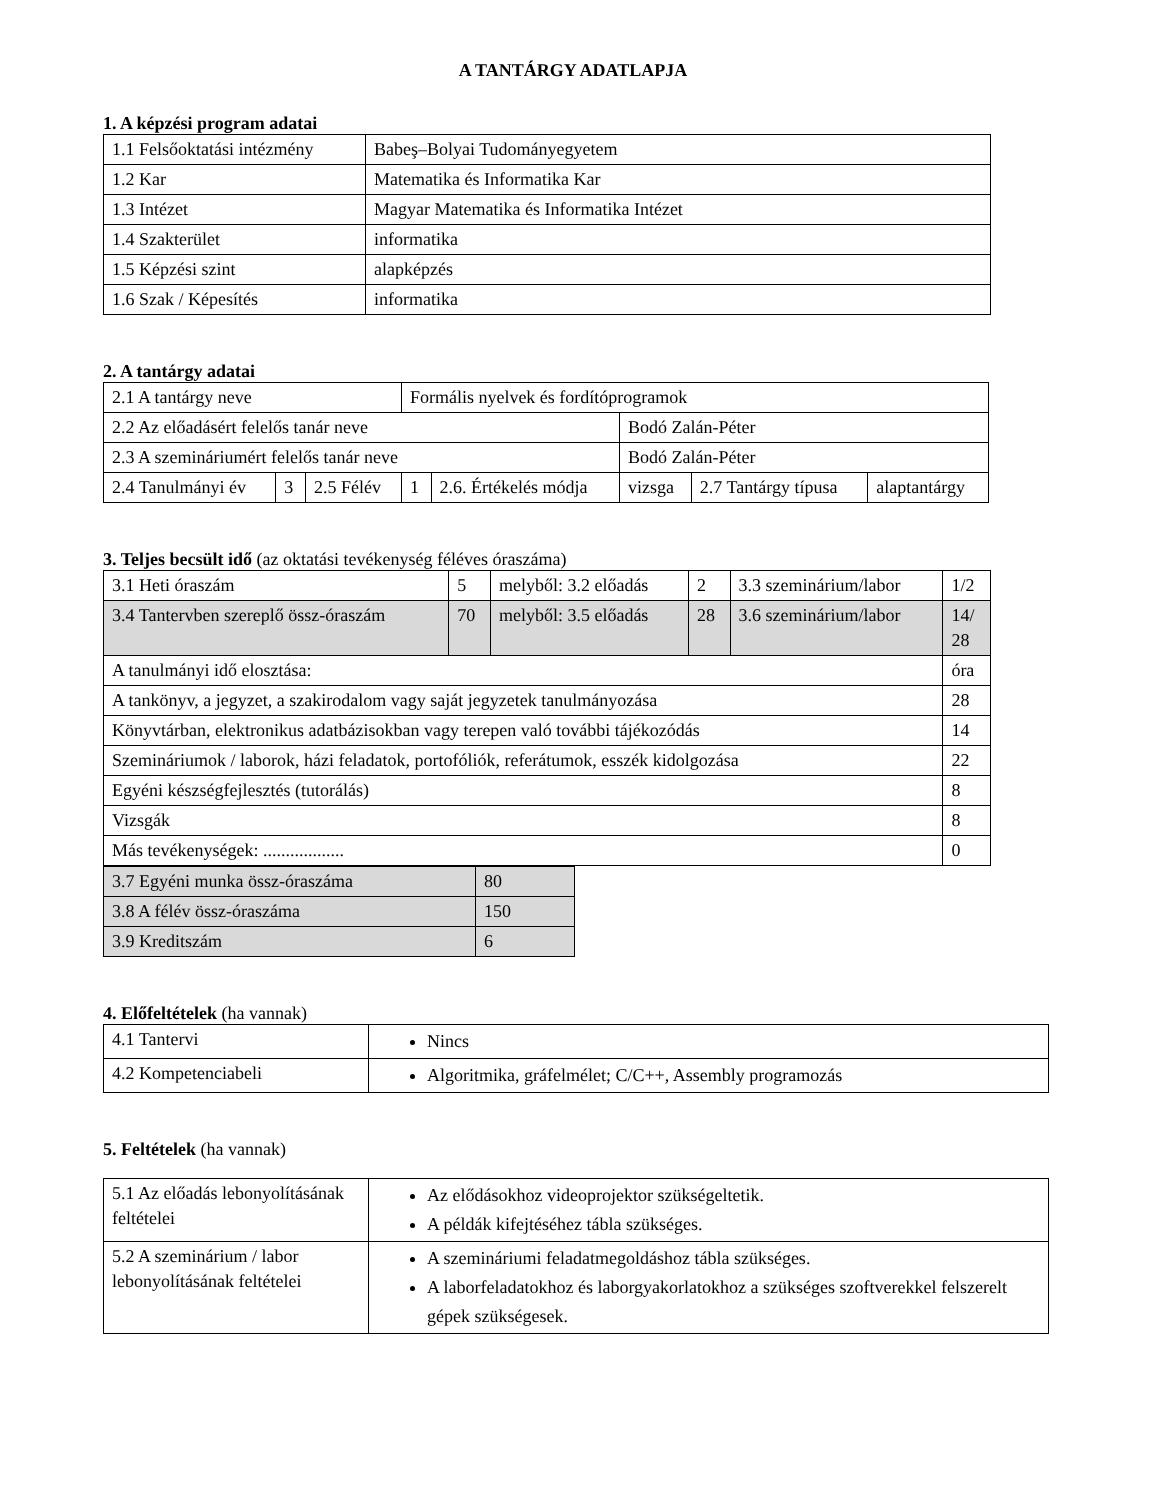A TANTÁRGY ADATLAPJA
1. A képzési program adatai
| 1.1 Felsőoktatási intézmény | Babeş–Bolyai Tudományegyetem |
| 1.2 Kar | Matematika és Informatika Kar |
| 1.3 Intézet | Magyar Matematika és Informatika Intézet |
| 1.4 Szakterület | informatika |
| 1.5 Képzési szint | alapképzés |
| 1.6 Szak / Képesítés | informatika |
2. A tantárgy adatai
| 2.1 A tantárgy neve | | | Formális nyelvek és fordítóprogramok | | | | |
| 2.2 Az előadásért felelős tanár neve | | | | | Bodó Zalán-Péter | | |
| 2.3 A szemináriumért felelős tanár neve | | | | | Bodó Zalán-Péter | | |
| 2.4 Tanulmányi év | 3 | 2.5 Félév | 1 | 2.6. Értékelés módja | vizsga | 2.7 Tantárgy típusa | alaptantárgy |
3. Teljes becsült idő (az oktatási tevékenység féléves óraszáma)
| 3.1 Heti óraszám | 5 | melyből: 3.2 előadás | 2 | 3.3 szeminárium/labor | 1/2 |
| 3.4 Tantervben szereplő össz-óraszám | 70 | melyből: 3.5 előadás | 28 | 3.6 szeminárium/labor | 14/ 28 |
| A tanulmányi idő elosztása: | | | | | óra |
| A tankönyv, a jegyzet, a szakirodalom vagy saját jegyzetek tanulmányozása | | | | | 28 |
| Könyvtárban, elektronikus adatbázisokban vagy terepen való további tájékozódás | | | | | 14 |
| Szemináriumok / laborok, házi feladatok, portofóliók, referátumok, esszék kidolgozása | | | | | 22 |
| Egyéni készségfejlesztés (tutorálás) | | | | | 8 |
| Vizsgák | | | | | 8 |
| Más tevékenységek: .................. | | | | | 0 |
| 3.7 Egyéni munka össz-óraszáma | 80 |
| 3.8 A félév össz-óraszáma | 150 |
| 3.9 Kreditszám | 6 |
4. Előfeltételek (ha vannak)
| 4.1 Tantervi | Nincs |
| 4.2 Kompetenciabeli | Algoritmika, gráfelmélet; C/C++, Assembly programozás |
5. Feltételek (ha vannak)
| 5.1 Az előadás lebonyolításának feltételei | Az elődásokhoz videoprojektor szükségeltetik. A példák kifejtéséhez tábla szükséges. |
| 5.2 A szeminárium / labor lebonyolításának feltételei | A szemináriumi feladatmegoldáshoz tábla szükséges. A laborfeladatokhoz és laborgyakorlatokhoz a szükséges szoftverekkel felszerelt gépek szükségesek. |